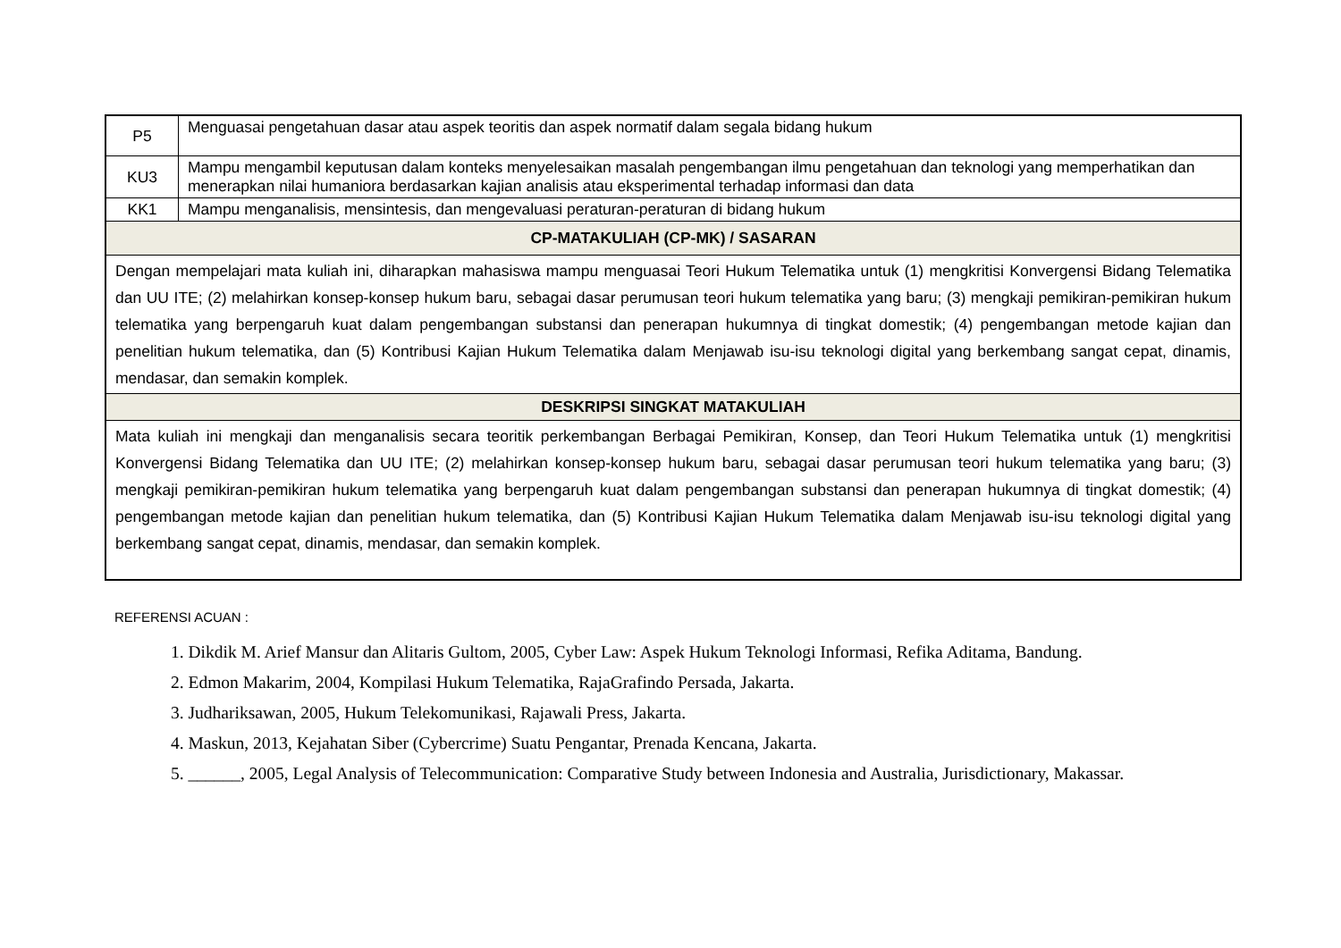| P5 | Menguasai pengetahuan dasar atau aspek teoritis dan aspek normatif dalam segala bidang hukum |
| KU3 | Mampu mengambil keputusan dalam konteks menyelesaikan masalah pengembangan ilmu pengetahuan dan teknologi yang memperhatikan dan menerapkan nilai humaniora berdasarkan kajian analisis atau eksperimental terhadap informasi dan data |
| KK1 | Mampu menganalisis, mensintesis, dan mengevaluasi peraturan-peraturan di bidang hukum |
| CP-MATAKULIAH (CP-MK) / SASARAN | |
| Dengan mempelajari mata kuliah ini, diharapkan mahasiswa mampu menguasai Teori Hukum Telematika untuk (1) mengkritisi Konvergensi Bidang Telematika dan UU ITE; (2) melahirkan konsep-konsep hukum baru, sebagai dasar perumusan teori hukum telematika yang baru; (3) mengkaji pemikiran-pemikiran hukum telematika yang berpengaruh kuat dalam pengembangan substansi dan penerapan hukumnya di tingkat domestik; (4) pengembangan metode kajian dan penelitian hukum telematika, dan (5) Kontribusi Kajian Hukum Telematika dalam Menjawab isu-isu teknologi digital yang berkembang sangat cepat, dinamis, mendasar, dan semakin komplek. | |
| DESKRIPSI SINGKAT MATAKULIAH | |
| Mata kuliah ini mengkaji dan menganalisis secara teoritik perkembangan Berbagai Pemikiran, Konsep, dan Teori Hukum Telematika untuk (1) mengkritisi Konvergensi Bidang Telematika dan UU ITE; (2) melahirkan konsep-konsep hukum baru, sebagai dasar perumusan teori hukum telematika yang baru; (3) mengkaji pemikiran-pemikiran hukum telematika yang berpengaruh kuat dalam pengembangan substansi dan penerapan hukumnya di tingkat domestik; (4) pengembangan metode kajian dan penelitian hukum telematika, dan (5) Kontribusi Kajian Hukum Telematika dalam Menjawab isu-isu teknologi digital yang berkembang sangat cepat, dinamis, mendasar, dan semakin komplek. | |
REFERENSI ACUAN :
1. Dikdik M. Arief Mansur dan Alitaris Gultom, 2005, Cyber Law: Aspek Hukum Teknologi Informasi, Refika Aditama, Bandung.
2. Edmon Makarim, 2004, Kompilasi Hukum Telematika, RajaGrafindo Persada, Jakarta.
3. Judhariksawan, 2005, Hukum Telekomunikasi, Rajawali Press, Jakarta.
4. Maskun, 2013, Kejahatan Siber (Cybercrime) Suatu Pengantar, Prenada Kencana, Jakarta.
5. ______, 2005, Legal Analysis of Telecommunication: Comparative Study between Indonesia and Australia, Jurisdictionary, Makassar.